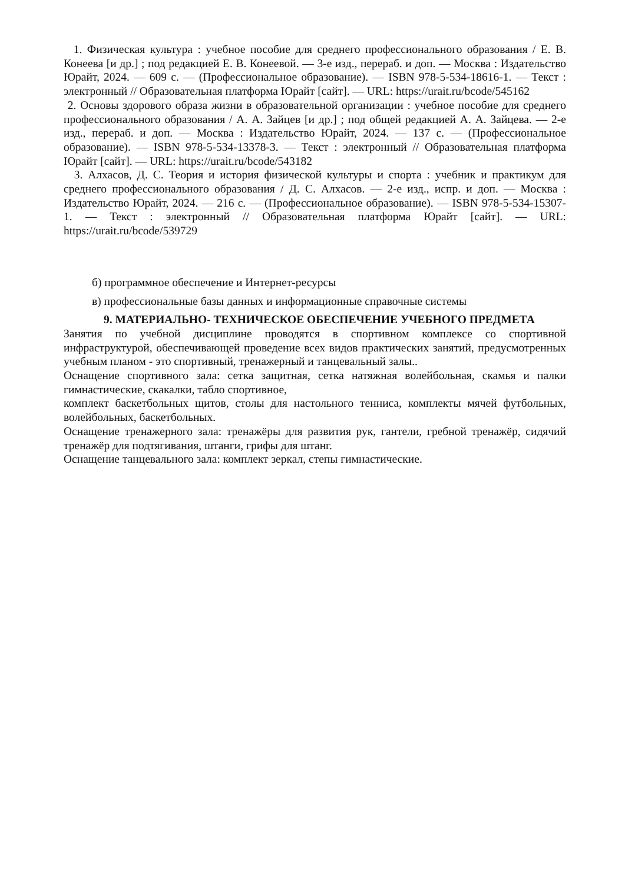1. Физическая культура : учебное пособие для среднего профессионального образования / Е. В. Конеева [и др.] ; под редакцией Е. В. Конеевой. — 3-е изд., перераб. и доп. — Москва : Издательство Юрайт, 2024. — 609 с. — (Профессиональное образование). — ISBN 978-5-534-18616-1. — Текст : электронный // Образовательная платформа Юрайт [сайт]. — URL: https://urait.ru/bcode/545162
2. Основы здорового образа жизни в образовательной организации : учебное пособие для среднего профессионального образования / А. А. Зайцев [и др.] ; под общей редакцией А. А. Зайцева. — 2-е изд., перераб. и доп. — Москва : Издательство Юрайт, 2024. — 137 с. — (Профессиональное образование). — ISBN 978-5-534-13378-3. — Текст : электронный // Образовательная платформа Юрайт [сайт]. — URL: https://urait.ru/bcode/543182
3. Алхасов, Д. С. Теория и история физической культуры и спорта : учебник и практикум для среднего профессионального образования / Д. С. Алхасов. — 2-е изд., испр. и доп. — Москва : Издательство Юрайт, 2024. — 216 с. — (Профессиональное образование). — ISBN 978-5-534-15307-1. — Текст : электронный // Образовательная платформа Юрайт [сайт]. — URL: https://urait.ru/bcode/539729
б) программное обеспечение и Интернет-ресурсы
в) профессиональные базы данных и информационные справочные системы
9. МАТЕРИАЛЬНО- ТЕХНИЧЕСКОЕ ОБЕСПЕЧЕНИЕ УЧЕБНОГО ПРЕДМЕТА
Занятия по учебной дисциплине проводятся в спортивном комплексе со спортивной инфраструктурой, обеспечивающей проведение всех видов практических занятий, предусмотренных учебным планом - это спортивный, тренажерный и танцевальный залы..
Оснащение спортивного зала: сетка защитная, сетка натяжная волейбольная, скамья и палки гимнастические, скакалки, табло спортивное,
комплект баскетбольных щитов, столы для настольного тенниса, комплекты мячей футбольных, волейбольных, баскетбольных.
Оснащение тренажерного зала: тренажёры для развития рук, гантели, гребной тренажёр, сидячий тренажёр для подтягивания, штанги, грифы для штанг.
Оснащение танцевального зала: комплект зеркал, степы гимнастические.